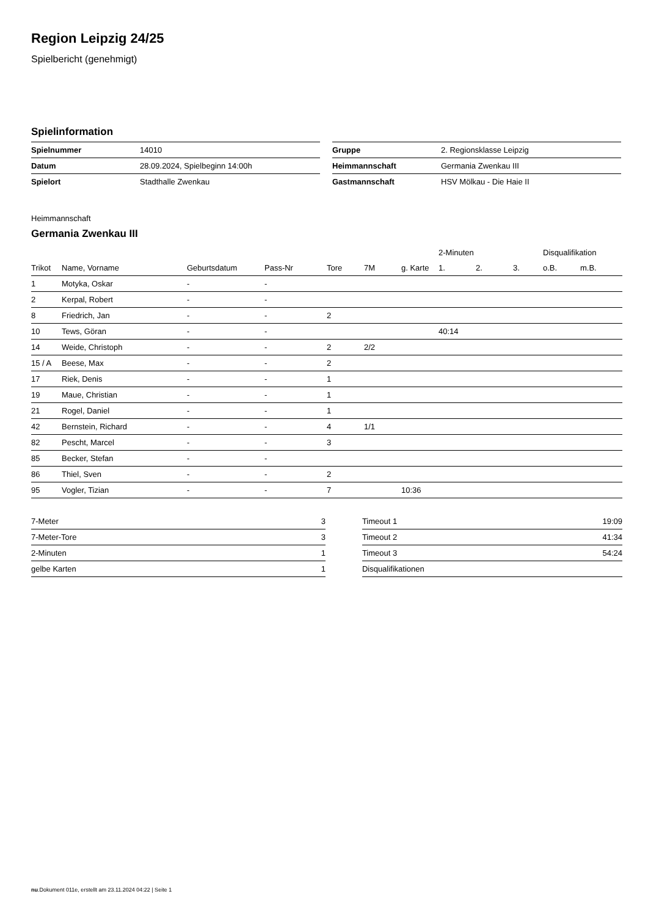Region Leipzig 24/25
Spielbericht (genehmigt)
Spielinformation
| Spielnummer | 14010 |
| Datum | 28.09.2024, Spielbeginn 14:00h |
| Spielort | Stadthalle Zwenkau |
| Gruppe | 2. Regionsklasse Leipzig |
| Heimmannschaft | Germania Zwenkau III |
| Gastmannschaft | HSV Mölkau - Die Haie II |
Heimmannschaft
Germania Zwenkau III
| | | | | | | | 2-Minuten | | | Disqualifikation | |
| --- | --- | --- | --- | --- | --- | --- | --- | --- | --- | --- | --- |
| Trikot | Name, Vorname | Geburtsdatum | Pass-Nr | Tore | 7M | g. Karte | 1. | 2. | 3. | o.B. | m.B. |
| 1 | Motyka, Oskar | - | - | | | | | | | | |
| 2 | Kerpal, Robert | - | - | | | | | | | | |
| 8 | Friedrich, Jan | - | - | 2 | | | | | | | |
| 10 | Tews, Göran | - | - | | | | 40:14 | | | | |
| 14 | Weide, Christoph | - | - | 2 | 2/2 | | | | | | |
| 15 / A | Beese, Max | - | - | 2 | | | | | | | |
| 17 | Riek, Denis | - | - | 1 | | | | | | | |
| 19 | Maue, Christian | - | - | 1 | | | | | | | |
| 21 | Rogel, Daniel | - | - | 1 | | | | | | | |
| 42 | Bernstein, Richard | - | - | 4 | 1/1 | | | | | | |
| 82 | Pescht, Marcel | - | - | 3 | | | | | | | |
| 85 | Becker, Stefan | - | - | | | | | | | | |
| 86 | Thiel, Sven | - | - | 2 | | | | | | | |
| 95 | Vogler, Tizian | - | - | 7 | | 10:36 | | | | | |
| 7-Meter | 3 |
| 7-Meter-Tore | 3 |
| 2-Minuten | 1 |
| gelbe Karten | 1 |
| Timeout 1 | 19:09 |
| Timeout 2 | 41:34 |
| Timeout 3 | 54:24 |
| Disqualifikationen | |
nu.Dokument 011e, erstellt am 23.11.2024 04:22 | Seite 1